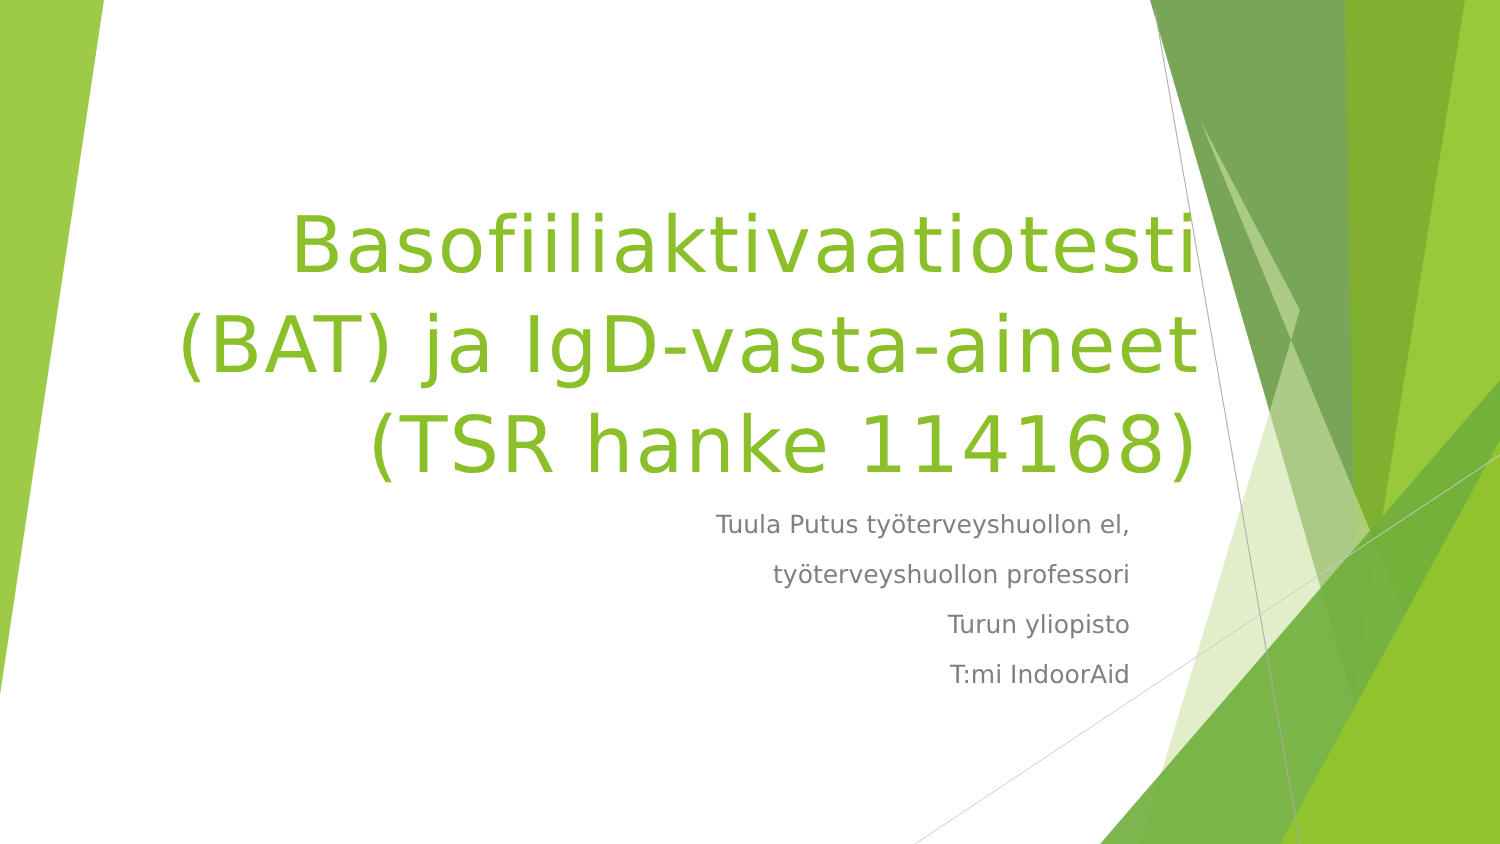Basofiiliaktivaatiotesti (BAT) ja IgD-vasta-aineet (TSR hanke 114168)
Tuula Putus työterveyshuollon el,
työterveyshuollon professori
Turun yliopisto
T:mi IndoorAid